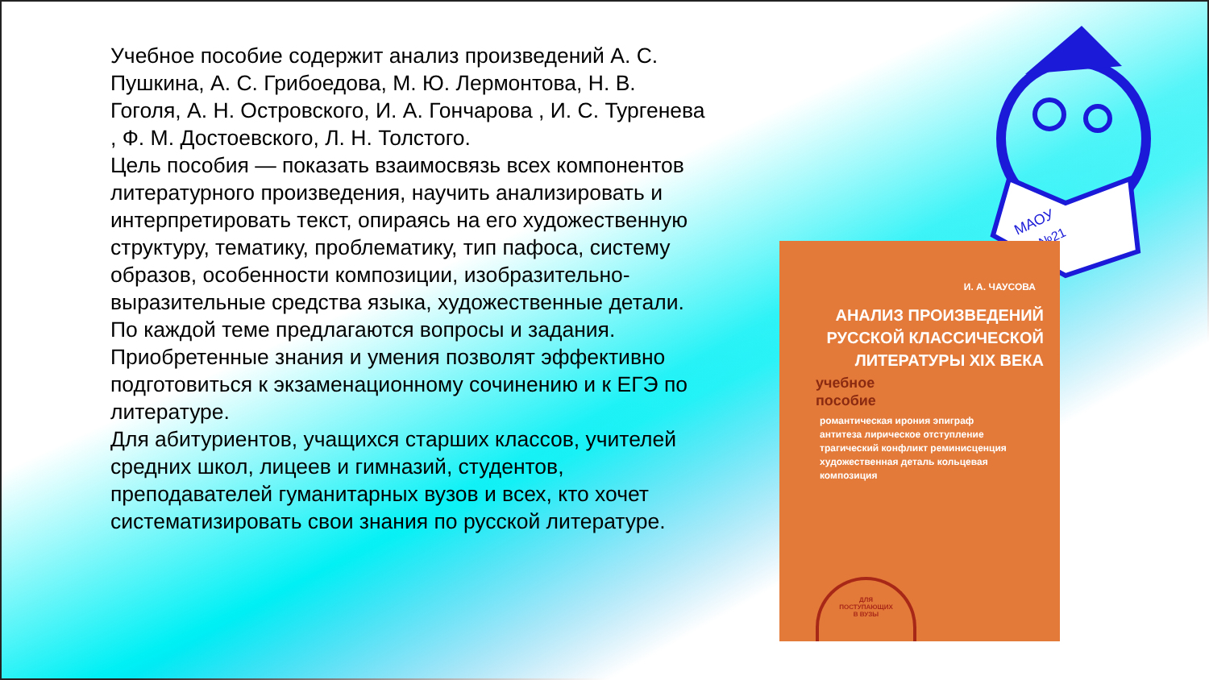МАОУ
№21
Учебное пособие содержит анализ произведений А. С. Пушкина, А. С. Грибоедова, М. Ю. Лермонтова, Н. В. Гоголя, А. Н. Островского, И. А. Гончарова , И. С. Тургенева , Ф. М. Достоевского, Л. Н. Толстого.
Цель пособия — показать взаимосвязь всех компонентов литературного произведения, научить анализировать и интерпретировать текст, опираясь на его художественную структуру, тематику, проблематику, тип пафоса, систему образов, особенности композиции, изобразительно-выразительные средства языка, художественные детали. По каждой теме предлагаются вопросы и задания. Приобретенные знания и умения позволят эффективно подготовиться к экзаменационному сочинению и к ЕГЭ по литературе.
Для абитуриентов, учащихся старших классов, учителей средних школ, лицеев и гимназий, студентов, преподавателей гуманитарных вузов и всех, кто хочет систематизировать свои знания по русской литературе.
И. А. ЧАУСОВА
АНАЛИЗ ПРОИЗВЕДЕНИЙ
РУССКОЙ КЛАССИЧЕСКОЙ
ЛИТЕРАТУРЫ XIX ВЕКА
учебное
пособие
романтическая ирония эпиграф
антитеза лирическое отступление
трагический конфликт реминисценция
художественная деталь кольцевая композиция
ДЛЯ
ПОСТУПАЮЩИХ
В ВУЗЫ